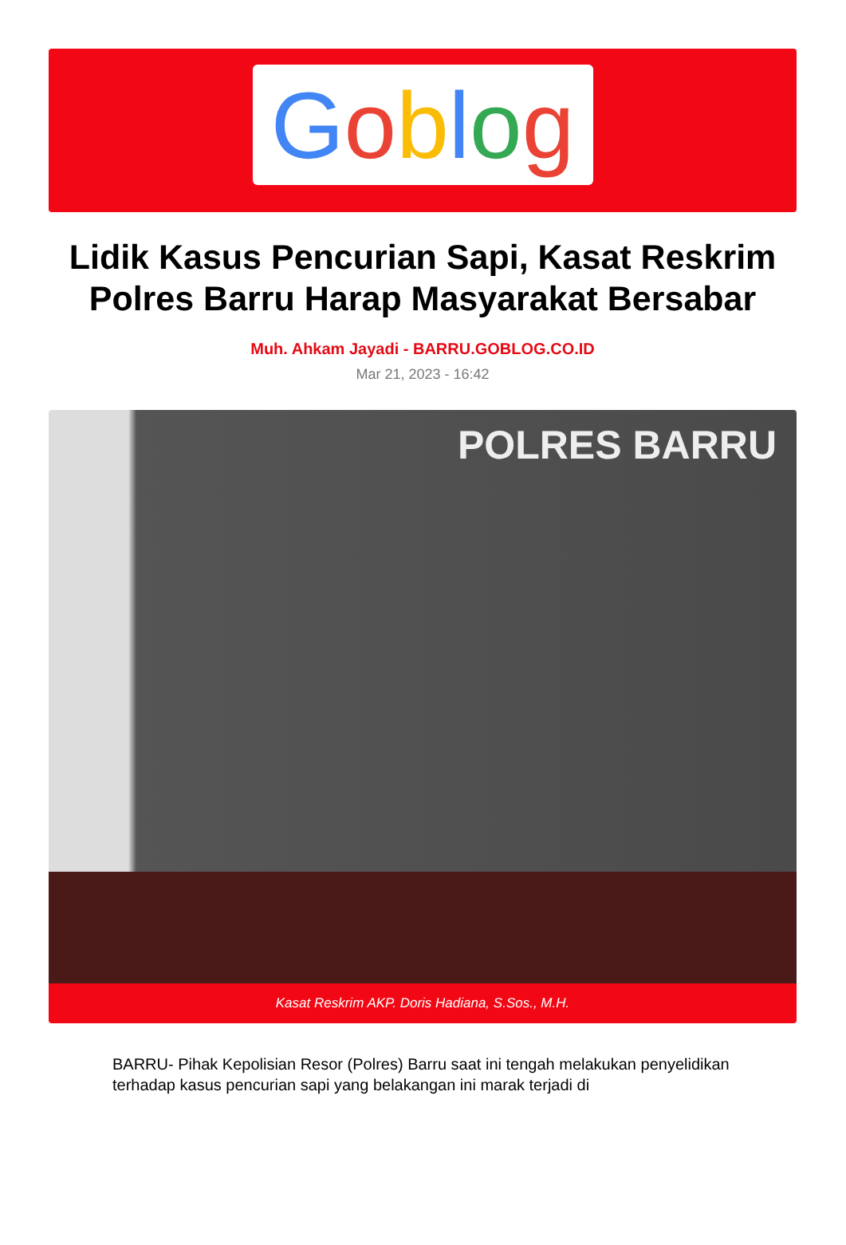Goblog
Lidik Kasus Pencurian Sapi, Kasat Reskrim Polres Barru Harap Masyarakat Bersabar
Muh. Ahkam Jayadi - BARRU.GOBLOG.CO.ID
Mar 21, 2023 - 16:42
POLRES BARRU
Kasat Reskrim AKP. Doris Hadiana, S.Sos., M.H.
BARRU- Pihak Kepolisian Resor (Polres) Barru saat ini tengah melakukan penyelidikan terhadap kasus pencurian sapi yang belakangan ini marak terjadi di